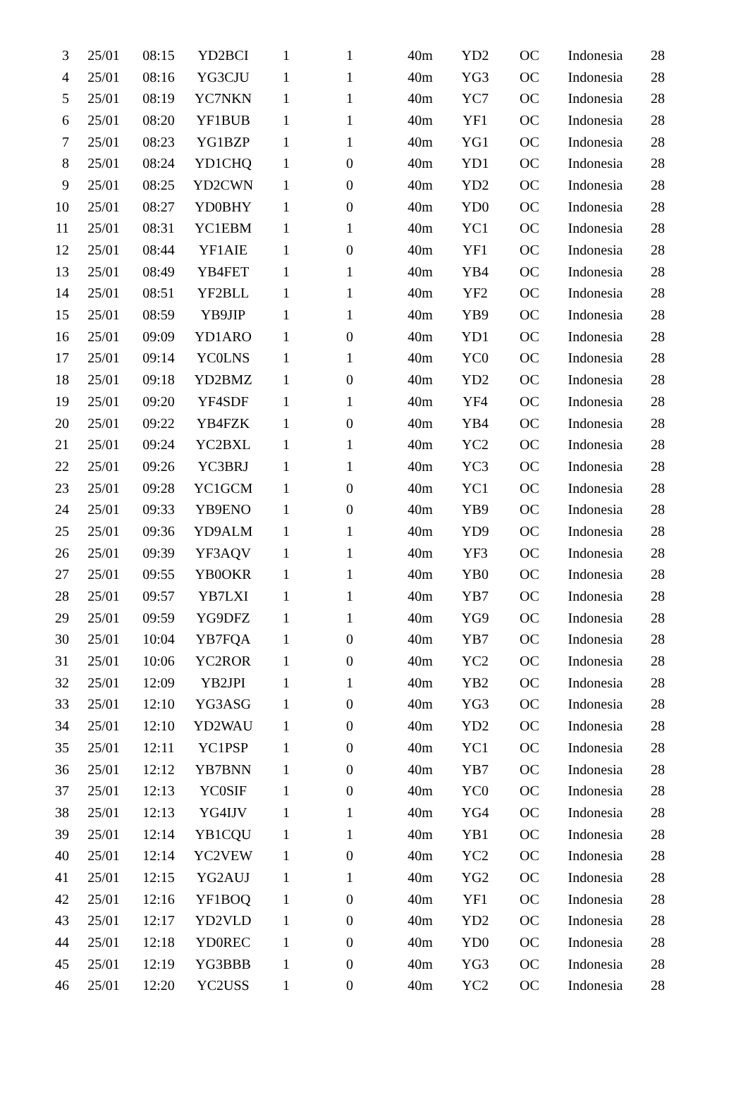| 3 | 25/01 | 08:15 | YD2BCI | 1 | 1 | 40m | YD2 | OC | Indonesia | 28 |
| 4 | 25/01 | 08:16 | YG3CJU | 1 | 1 | 40m | YG3 | OC | Indonesia | 28 |
| 5 | 25/01 | 08:19 | YC7NKN | 1 | 1 | 40m | YC7 | OC | Indonesia | 28 |
| 6 | 25/01 | 08:20 | YF1BUB | 1 | 1 | 40m | YF1 | OC | Indonesia | 28 |
| 7 | 25/01 | 08:23 | YG1BZP | 1 | 1 | 40m | YG1 | OC | Indonesia | 28 |
| 8 | 25/01 | 08:24 | YD1CHQ | 1 | 0 | 40m | YD1 | OC | Indonesia | 28 |
| 9 | 25/01 | 08:25 | YD2CWN | 1 | 0 | 40m | YD2 | OC | Indonesia | 28 |
| 10 | 25/01 | 08:27 | YD0BHY | 1 | 0 | 40m | YD0 | OC | Indonesia | 28 |
| 11 | 25/01 | 08:31 | YC1EBM | 1 | 1 | 40m | YC1 | OC | Indonesia | 28 |
| 12 | 25/01 | 08:44 | YF1AIE | 1 | 0 | 40m | YF1 | OC | Indonesia | 28 |
| 13 | 25/01 | 08:49 | YB4FET | 1 | 1 | 40m | YB4 | OC | Indonesia | 28 |
| 14 | 25/01 | 08:51 | YF2BLL | 1 | 1 | 40m | YF2 | OC | Indonesia | 28 |
| 15 | 25/01 | 08:59 | YB9JIP | 1 | 1 | 40m | YB9 | OC | Indonesia | 28 |
| 16 | 25/01 | 09:09 | YD1ARO | 1 | 0 | 40m | YD1 | OC | Indonesia | 28 |
| 17 | 25/01 | 09:14 | YC0LNS | 1 | 1 | 40m | YC0 | OC | Indonesia | 28 |
| 18 | 25/01 | 09:18 | YD2BMZ | 1 | 0 | 40m | YD2 | OC | Indonesia | 28 |
| 19 | 25/01 | 09:20 | YF4SDF | 1 | 1 | 40m | YF4 | OC | Indonesia | 28 |
| 20 | 25/01 | 09:22 | YB4FZK | 1 | 0 | 40m | YB4 | OC | Indonesia | 28 |
| 21 | 25/01 | 09:24 | YC2BXL | 1 | 1 | 40m | YC2 | OC | Indonesia | 28 |
| 22 | 25/01 | 09:26 | YC3BRJ | 1 | 1 | 40m | YC3 | OC | Indonesia | 28 |
| 23 | 25/01 | 09:28 | YC1GCM | 1 | 0 | 40m | YC1 | OC | Indonesia | 28 |
| 24 | 25/01 | 09:33 | YB9ENO | 1 | 0 | 40m | YB9 | OC | Indonesia | 28 |
| 25 | 25/01 | 09:36 | YD9ALM | 1 | 1 | 40m | YD9 | OC | Indonesia | 28 |
| 26 | 25/01 | 09:39 | YF3AQV | 1 | 1 | 40m | YF3 | OC | Indonesia | 28 |
| 27 | 25/01 | 09:55 | YB0OKR | 1 | 1 | 40m | YB0 | OC | Indonesia | 28 |
| 28 | 25/01 | 09:57 | YB7LXI | 1 | 1 | 40m | YB7 | OC | Indonesia | 28 |
| 29 | 25/01 | 09:59 | YG9DFZ | 1 | 1 | 40m | YG9 | OC | Indonesia | 28 |
| 30 | 25/01 | 10:04 | YB7FQA | 1 | 0 | 40m | YB7 | OC | Indonesia | 28 |
| 31 | 25/01 | 10:06 | YC2ROR | 1 | 0 | 40m | YC2 | OC | Indonesia | 28 |
| 32 | 25/01 | 12:09 | YB2JPI | 1 | 1 | 40m | YB2 | OC | Indonesia | 28 |
| 33 | 25/01 | 12:10 | YG3ASG | 1 | 0 | 40m | YG3 | OC | Indonesia | 28 |
| 34 | 25/01 | 12:10 | YD2WAU | 1 | 0 | 40m | YD2 | OC | Indonesia | 28 |
| 35 | 25/01 | 12:11 | YC1PSP | 1 | 0 | 40m | YC1 | OC | Indonesia | 28 |
| 36 | 25/01 | 12:12 | YB7BNN | 1 | 0 | 40m | YB7 | OC | Indonesia | 28 |
| 37 | 25/01 | 12:13 | YC0SIF | 1 | 0 | 40m | YC0 | OC | Indonesia | 28 |
| 38 | 25/01 | 12:13 | YG4IJV | 1 | 1 | 40m | YG4 | OC | Indonesia | 28 |
| 39 | 25/01 | 12:14 | YB1CQU | 1 | 1 | 40m | YB1 | OC | Indonesia | 28 |
| 40 | 25/01 | 12:14 | YC2VEW | 1 | 0 | 40m | YC2 | OC | Indonesia | 28 |
| 41 | 25/01 | 12:15 | YG2AUJ | 1 | 1 | 40m | YG2 | OC | Indonesia | 28 |
| 42 | 25/01 | 12:16 | YF1BOQ | 1 | 0 | 40m | YF1 | OC | Indonesia | 28 |
| 43 | 25/01 | 12:17 | YD2VLD | 1 | 0 | 40m | YD2 | OC | Indonesia | 28 |
| 44 | 25/01 | 12:18 | YD0REC | 1 | 0 | 40m | YD0 | OC | Indonesia | 28 |
| 45 | 25/01 | 12:19 | YG3BBB | 1 | 0 | 40m | YG3 | OC | Indonesia | 28 |
| 46 | 25/01 | 12:20 | YC2USS | 1 | 0 | 40m | YC2 | OC | Indonesia | 28 |